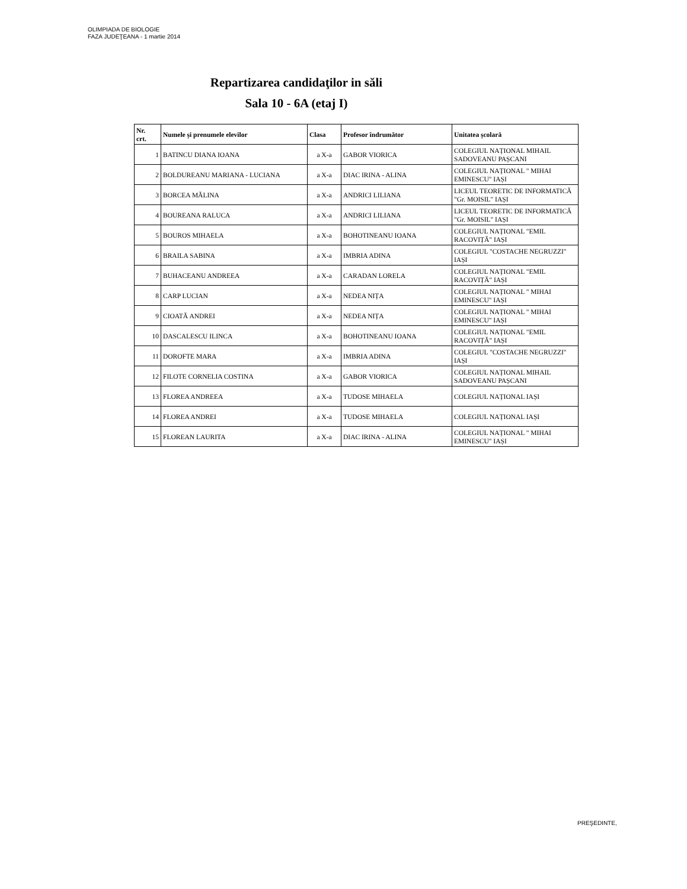OLIMPIADA DE BIOLOGIE
FAZA JUDEŢEANA - 1 martie 2014
Repartizarea candidaţilor in săli
Sala 10 - 6A (etaj I)
| Nr. crt. | Numele și prenumele elevilor | Clasa | Profesor îndrumător | Unitatea școlară |
| --- | --- | --- | --- | --- |
| 1 | BATINCU DIANA IOANA | a X-a | GABOR VIORICA | COLEGIUL NAȚIONAL MIHAIL SADOVEANU PAȘCANI |
| 2 | BOLDUREANU MARIANA - LUCIANA | a X-a | DIAC IRINA - ALINA | COLEGIUL NAȚIONAL " MIHAI EMINESCU" IAȘI |
| 3 | BORCEA MĂLINA | a X-a | ANDRICI LILIANA | LICEUL TEORETIC DE INFORMATICĂ "Gr. MOISIL" IAȘI |
| 4 | BOUREANA RALUCA | a X-a | ANDRICI LILIANA | LICEUL TEORETIC DE INFORMATICĂ "Gr. MOISIL" IAȘI |
| 5 | BOUROS MIHAELA | a X-a | BOHOTINEANU IOANA | COLEGIUL NAȚIONAL "EMIL RACOVIȚĂ" IAȘI |
| 6 | BRAILA SABINA | a X-a | IMBRIA ADINA | COLEGIUL "COSTACHE NEGRUZZI" IAȘI |
| 7 | BUHACEANU ANDREEA | a X-a | CARADAN LORELA | COLEGIUL NAȚIONAL "EMIL RACOVIȚĂ" IAȘI |
| 8 | CARP LUCIAN | a X-a | NEDEA NIȚA | COLEGIUL NAȚIONAL " MIHAI EMINESCU" IAȘI |
| 9 | CIOATĂ ANDREI | a X-a | NEDEA NIȚA | COLEGIUL NAȚIONAL " MIHAI EMINESCU" IAȘI |
| 10 | DASCALESCU ILINCA | a X-a | BOHOTINEANU IOANA | COLEGIUL NAȚIONAL "EMIL RACOVIȚĂ" IAȘI |
| 11 | DOROFTE MARA | a X-a | IMBRIA ADINA | COLEGIUL "COSTACHE NEGRUZZI" IAȘI |
| 12 | FILOTE CORNELIA COSTINA | a X-a | GABOR VIORICA | COLEGIUL NAȚIONAL MIHAIL SADOVEANU PAȘCANI |
| 13 | FLOREA ANDREEA | a X-a | TUDOSE MIHAELA | COLEGIUL NAȚIONAL IAȘI |
| 14 | FLOREA ANDREI | a X-a | TUDOSE MIHAELA | COLEGIUL NAȚIONAL IAȘI |
| 15 | FLOREAN LAURITA | a X-a | DIAC IRINA - ALINA | COLEGIUL NAȚIONAL " MIHAI EMINESCU" IAȘI |
PREŞEDINTE,